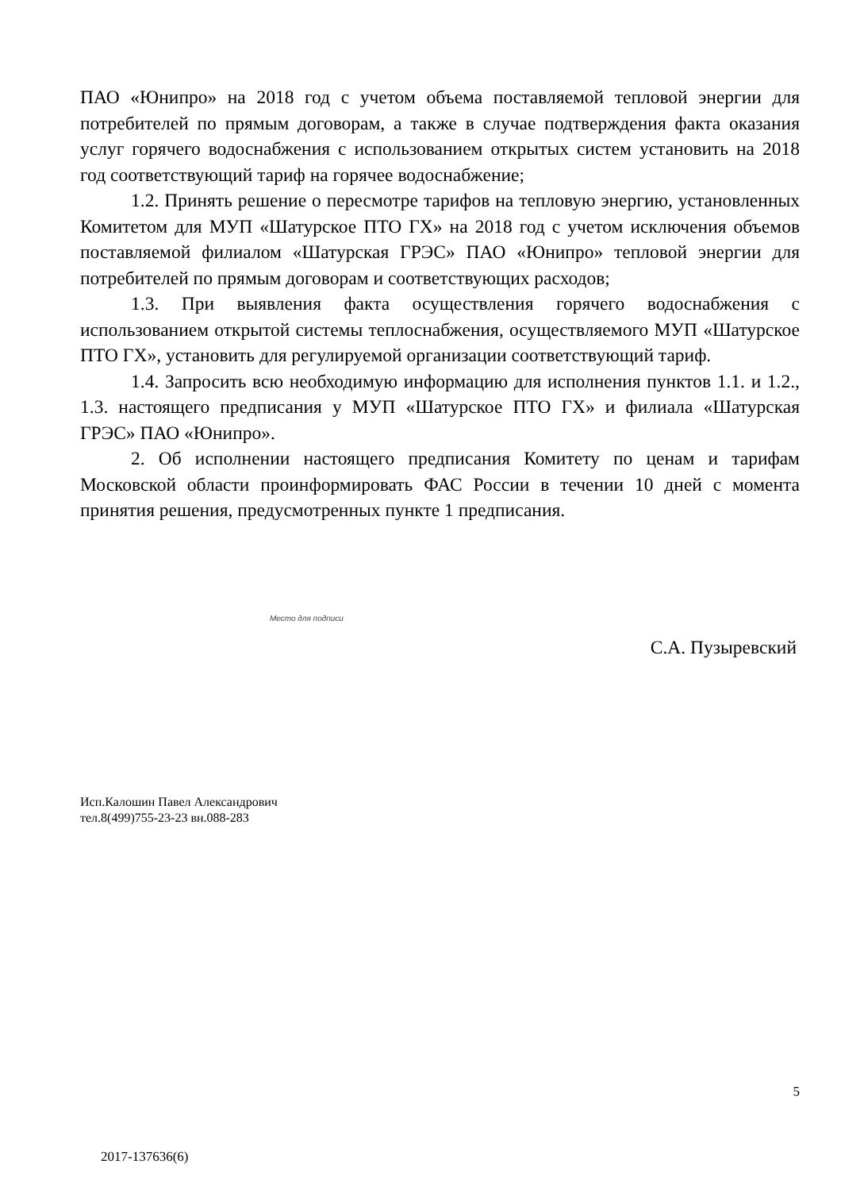ПАО «Юнипро» на 2018 год с учетом объема поставляемой тепловой энергии для потребителей по прямым договорам, а также в случае подтверждения факта оказания услуг горячего водоснабжения с использованием открытых систем установить на 2018 год соответствующий тариф на горячее водоснабжение;
1.2. Принять решение о пересмотре тарифов на тепловую энергию, установленных Комитетом для МУП «Шатурское ПТО ГХ» на 2018 год с учетом исключения объемов поставляемой филиалом «Шатурская ГРЭС» ПАО «Юнипро» тепловой энергии для потребителей по прямым договорам и соответствующих расходов;
1.3. При выявления факта осуществления горячего водоснабжения с использованием открытой системы теплоснабжения, осуществляемого МУП «Шатурское ПТО ГХ», установить для регулируемой организации соответствующий тариф.
1.4. Запросить всю необходимую информацию для исполнения пунктов 1.1. и 1.2., 1.3. настоящего предписания у МУП «Шатурское ПТО ГХ» и филиала «Шатурская ГРЭС» ПАО «Юнипро».
2. Об исполнении настоящего предписания Комитету по ценам и тарифам Московской области проинформировать ФАС России в течении 10 дней с момента принятия решения, предусмотренных пункте 1 предписания.
Место для подписи
С.А. Пузыревский
Исп.Калошин Павел Александрович
тел.8(499)755-23-23 вн.088-283
5
2017-137636(6)